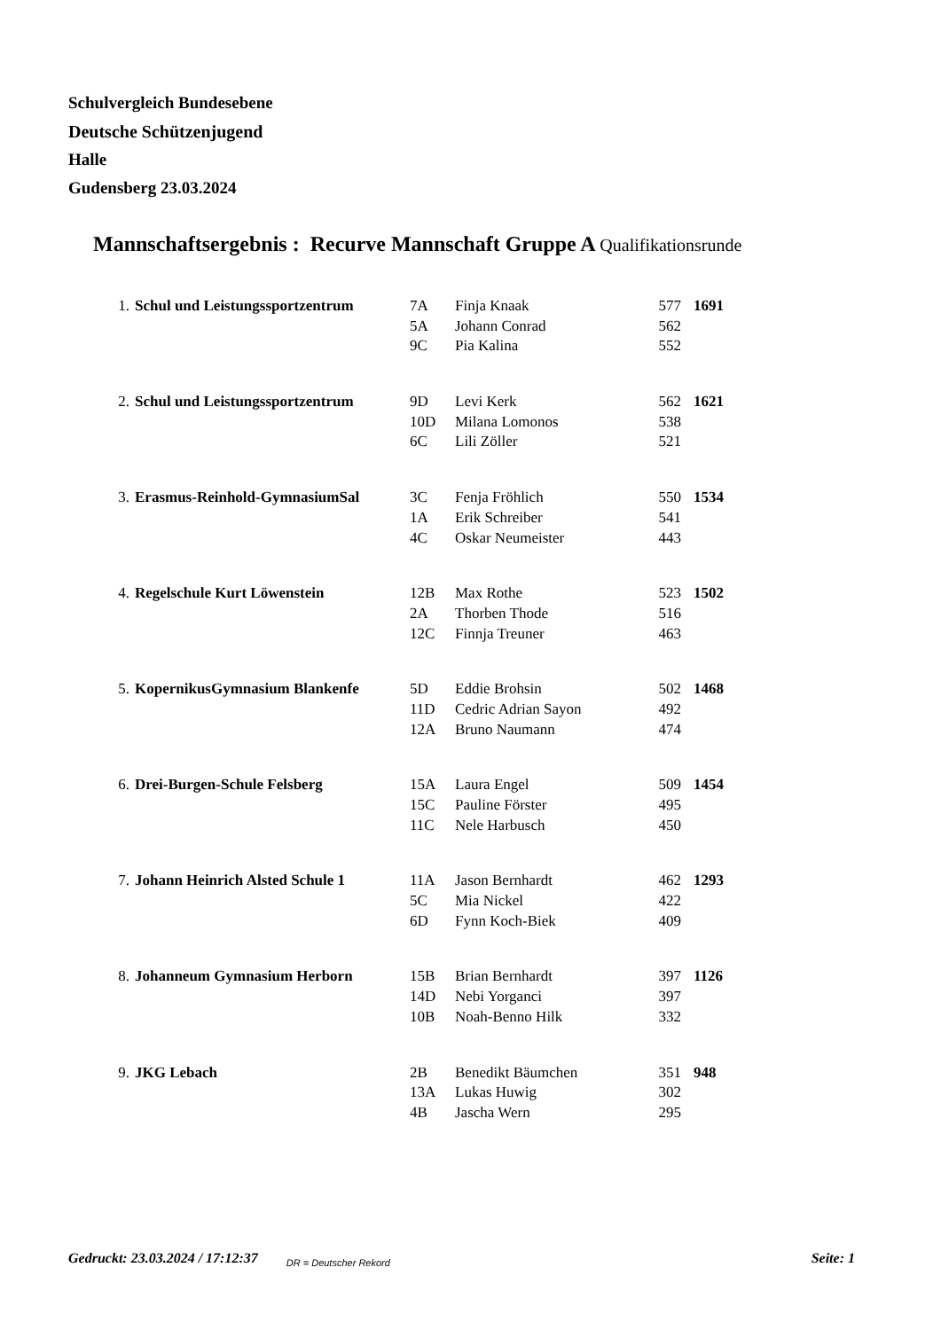Schulvergleich Bundesebene
Deutsche Schützenjugend
Halle
Gudensberg 23.03.2024
Mannschaftsergebnis : Recurve Mannschaft Gruppe A Qualifikationsrunde
| 1. | Schul und Leistungssportzentrum | 7A | Finja Knaak | 577 | 1691 |
| | | 5A | Johann Conrad | 562 | |
| | | 9C | Pia Kalina | 552 | |
| 2. | Schul und Leistungssportzentrum | 9D | Levi Kerk | 562 | 1621 |
| | | 10D | Milana Lomonos | 538 | |
| | | 6C | Lili Zöller | 521 | |
| 3. | Erasmus-Reinhold-GymnasiumSal | 3C | Fenja Fröhlich | 550 | 1534 |
| | | 1A | Erik Schreiber | 541 | |
| | | 4C | Oskar Neumeister | 443 | |
| 4. | Regelschule Kurt Löwenstein | 12B | Max Rothe | 523 | 1502 |
| | | 2A | Thorben Thode | 516 | |
| | | 12C | Finnja Treuner | 463 | |
| 5. | KopernikusGymnasium Blankenfe | 5D | Eddie Brohsin | 502 | 1468 |
| | | 11D | Cedric Adrian Sayon | 492 | |
| | | 12A | Bruno Naumann | 474 | |
| 6. | Drei-Burgen-Schule Felsberg | 15A | Laura Engel | 509 | 1454 |
| | | 15C | Pauline Förster | 495 | |
| | | 11C | Nele Harbusch | 450 | |
| 7. | Johann Heinrich Alsted Schule 1 | 11A | Jason Bernhardt | 462 | 1293 |
| | | 5C | Mia Nickel | 422 | |
| | | 6D | Fynn Koch-Biek | 409 | |
| 8. | Johanneum Gymnasium Herborn | 15B | Brian Bernhardt | 397 | 1126 |
| | | 14D | Nebi Yorganci | 397 | |
| | | 10B | Noah-Benno Hilk | 332 | |
| 9. | JKG Lebach | 2B | Benedikt Bäumchen | 351 | 948 |
| | | 13A | Lukas Huwig | 302 | |
| | | 4B | Jascha Wern | 295 | |
Gedruckt: 23.03.2024 / 17:12:37 DR = Deutscher Rekord Seite: 1